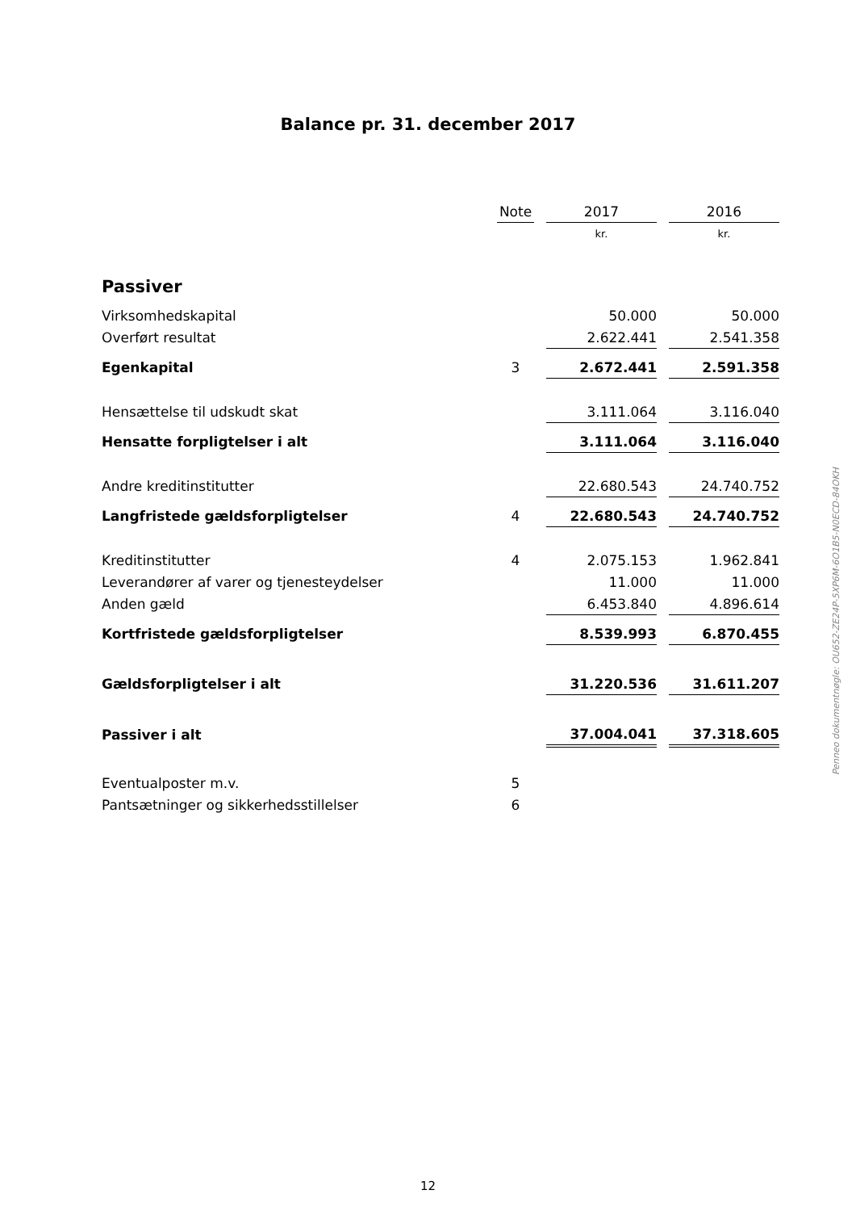Balance pr. 31. december 2017
| | Note | | 2017 | | 2016 |
| --- | --- | --- | --- | --- | --- |
| | | | kr. | | kr. |
| Passiver | | | | | |
| Virksomhedskapital | | | 50.000 | | 50.000 |
| Overført resultat | | | 2.622.441 | | 2.541.358 |
| Egenkapital | 3 | | 2.672.441 | | 2.591.358 |
| Hensættelse til udskudt skat | | | 3.111.064 | | 3.116.040 |
| Hensatte forpligtelser i alt | | | 3.111.064 | | 3.116.040 |
| Andre kreditinstitutter | | | 22.680.543 | | 24.740.752 |
| Langfristede gældsforpligtelser | 4 | | 22.680.543 | | 24.740.752 |
| Kreditinstitutter | 4 | | 2.075.153 | | 1.962.841 |
| Leverandører af varer og tjenesteydelser | | | 11.000 | | 11.000 |
| Anden gæld | | | 6.453.840 | | 4.896.614 |
| Kortfristede gældsforpligtelser | | | 8.539.993 | | 6.870.455 |
| Gældsforpligtelser i alt | | | 31.220.536 | | 31.611.207 |
| Passiver i alt | | | 37.004.041 | | 37.318.605 |
| Eventualposter m.v. | 5 | | | | |
| Pantsætninger og sikkerhedsstillelser | 6 | | | | |
Penneo dokumentnøgle: OU652-ZE24P-5XP6M-6O1B5-N0ECD-84OKH
12